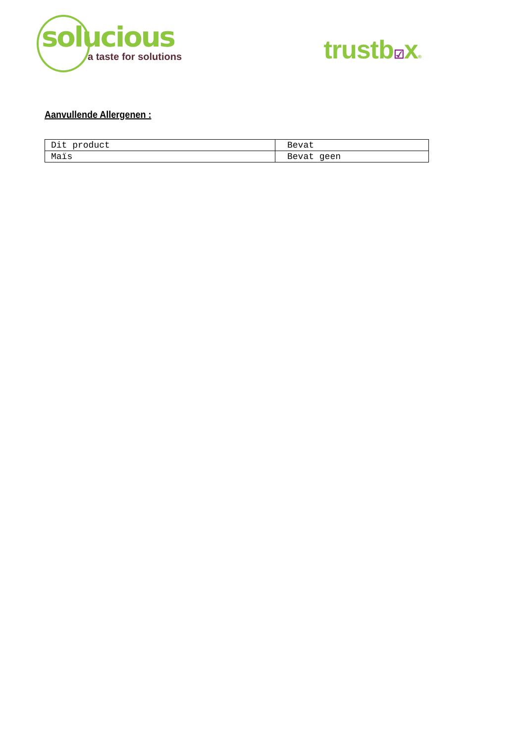solucious
a taste for solutions
trustb☑x®
Aanvullende Allergenen :
| Dit product | Bevat |
| Maïs | Bevat geen |